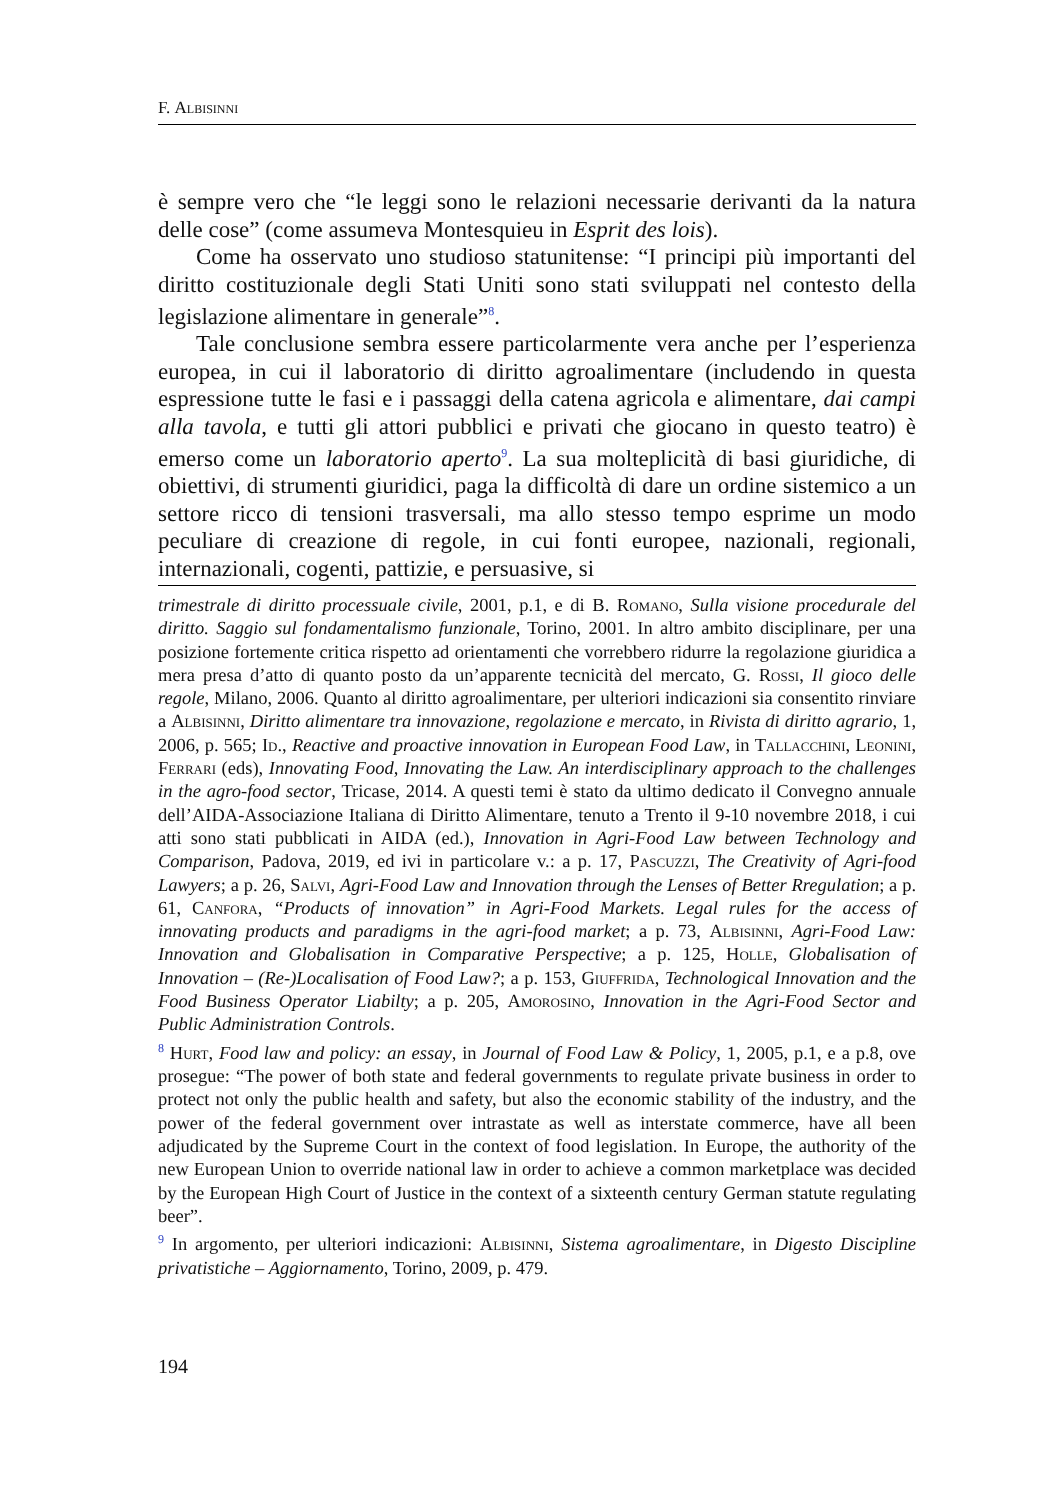F. Albisinni
è sempre vero che “le leggi sono le relazioni necessarie derivanti da la natura delle cose” (come assumeva Montesquieu in Esprit des lois).
Come ha osservato uno studioso statunitense: “I principi più importanti del diritto costituzionale degli Stati Uniti sono stati sviluppati nel contesto della legislazione alimentare in generale”<sup>8</sup>.
Tale conclusione sembra essere particolarmente vera anche per l’esperienza europea, in cui il laboratorio di diritto agroalimentare (includendo in questa espressione tutte le fasi e i passaggi della catena agricola e alimentare, dai campi alla tavola, e tutti gli attori pubblici e privati che giocano in questo teatro) è emerso come un laboratorio aperto<sup>9</sup>. La sua molteplicità di basi giuridiche, di obiettivi, di strumenti giuridici, paga la difficoltà di dare un ordine sistemico a un settore ricco di tensioni trasversali, ma allo stesso tempo esprime un modo peculiare di creazione di regole, in cui fonti europee, nazionali, regionali, internazionali, cogenti, pattizie, e persuasive, si
trimestrale di diritto processuale civile, 2001, p.1, e di B. Romano, Sulla visione procedurale del diritto. Saggio sul fondamentalismo funzionale, Torino, 2001. In altro ambito disciplinare, per una posizione fortemente critica rispetto ad orientamenti che vorrebbero ridurre la regolazione giuridica a mera presa d’atto di quanto posto da un’apparente tecnicità del mercato, G. Rossi, Il gioco delle regole, Milano, 2006. Quanto al diritto agroalimentare, per ulteriori indicazioni sia consentito rinviare a Albisinni, Diritto alimentare tra innovazione, regolazione e mercato, in Rivista di diritto agrario, 1, 2006, p. 565; Id., Reactive and proactive innovation in European Food Law, in Tallacchini, Leonini, Ferrari (eds), Innovating Food, Innovating the Law. An interdisciplinary approach to the challenges in the agro-food sector, Tricase, 2014. A questi temi è stato da ultimo dedicato il Convegno annuale dell’AIDA-Associazione Italiana di Diritto Alimentare, tenuto a Trento il 9-10 novembre 2018, i cui atti sono stati pubblicati in AIDA (ed.), Innovation in Agri-Food Law between Technology and Comparison, Padova, 2019, ed ivi in particolare v.: a p. 17, Pascuzzi, The Creativity of Agri-food Lawyers; a p. 26, Salvi, Agri-Food Law and Innovation through the Lenses of Better Rregulation; a p. 61, Canfora, “Products of innovation” in Agri-Food Markets. Legal rules for the access of innovating products and paradigms in the agri-food market; a p. 73, Albisinni, Agri-Food Law: Innovation and Globalisation in Comparative Perspective; a p. 125, Holle, Globalisation of Innovation – (Re-)Localisation of Food Law?; a p. 153, Giuffrida, Technological Innovation and the Food Business Operator Liabilty; a p. 205, Amorosino, Innovation in the Agri-Food Sector and Public Administration Controls.
<sup>8</sup> Hurt, Food law and policy: an essay, in Journal of Food Law & Policy, 1, 2005, p.1, e a p.8, ove prosegue: “The power of both state and federal governments to regulate private business in order to protect not only the public health and safety, but also the economic stability of the industry, and the power of the federal government over intrastate as well as interstate commerce, have all been adjudicated by the Supreme Court in the context of food legislation. In Europe, the authority of the new European Union to override national law in order to achieve a common marketplace was decided by the European High Court of Justice in the context of a sixteenth century German statute regulating beer”.
<sup>9</sup> In argomento, per ulteriori indicazioni: Albisinni, Sistema agroalimentare, in Digesto Discipline privatistiche – Aggiornamento, Torino, 2009, p. 479.
194